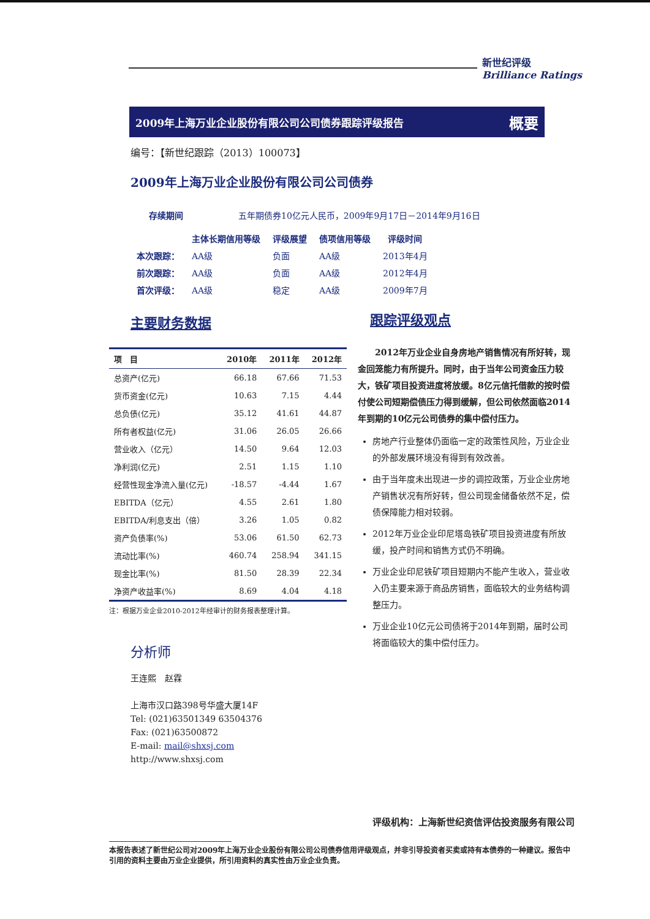新世纪评级
Brilliance Ratings
2009年上海万业企业股份有限公司公司债券跟踪评级报告 概要
编号：【新世纪跟踪（2013）100073】
2009年上海万业企业股份有限公司公司债券
存续期间 五年期债券10亿元人民币，2009年9月17日－2014年9月16日
| | 主体长期信用等级 | 评级展望 | 债项信用等级 | 评级时间 |
| --- | --- | --- | --- | --- |
| 本次跟踪： | AA级 | 负面 | AA级 | 2013年4月 |
| 前次跟踪： | AA级 | 负面 | AA级 | 2012年4月 |
| 首次评级： | AA级 | 稳定 | AA级 | 2009年7月 |
主要财务数据
| 项 目 | 2010年 | 2011年 | 2012年 |
| --- | --- | --- | --- |
| 总资产(亿元) | 66.18 | 67.66 | 71.53 |
| 货币资金(亿元) | 10.63 | 7.15 | 4.44 |
| 总负债(亿元) | 35.12 | 41.61 | 44.87 |
| 所有者权益(亿元) | 31.06 | 26.05 | 26.66 |
| 营业收入（亿元） | 14.50 | 9.64 | 12.03 |
| 净利润(亿元) | 2.51 | 1.15 | 1.10 |
| 经营性现金净流入量(亿元) | -18.57 | -4.44 | 1.67 |
| EBITDA（亿元） | 4.55 | 2.61 | 1.80 |
| EBITDA/利息支出（倍） | 3.26 | 1.05 | 0.82 |
| 资产负债率(%) | 53.06 | 61.50 | 62.73 |
| 流动比率(%) | 460.74 | 258.94 | 341.15 |
| 现金比率(%) | 81.50 | 28.39 | 22.34 |
| 净资产收益率(%) | 8.69 | 4.04 | 4.18 |
注：根据万业企业2010-2012年经审计的财务报表整理计算。
分析师
王连熙　赵霖
上海市汉口路398号华盛大厦14F
Tel: (021)63501349 63504376
Fax: (021)63500872
E-mail: mail@shxsj.com
http://www.shxsj.com
跟踪评级观点
2012年万业企业自身房地产销售情况有所好转，现金回笼能力有所提升。同时，由于当年公司资金压力较大，铁矿项目投资进度将放缓。8亿元信托借款的按时偿付使公司短期偿债压力得到缓解，但公司依然面临2014年到期的10亿元公司债券的集中偿付压力。
房地产行业整体仍面临一定的政策性风险，万业企业的外部发展环境没有得到有效改善。
由于当年度未出现进一步的调控政策，万业企业房地产销售状况有所好转，但公司现金储备依然不足，偿债保障能力相对较弱。
2012年万业企业印尼塔岛铁矿项目投资进度有所放缓，投产时间和销售方式仍不明确。
万业企业印尼铁矿项目短期内不能产生收入，营业收入仍主要来源于商品房销售，面临较大的业务结构调整压力。
万业企业10亿元公司债将于2014年到期，届时公司将面临较大的集中偿付压力。
评级机构：上海新世纪资信评估投资服务有限公司
本报告表述了新世纪公司对2009年上海万业企业股份有限公司公司债券信用评级观点，并非引导投资者买卖或持有本债券的一种建议。报告中引用的资料主要由万业企业提供，所引用资料的真实性由万业企业负责。